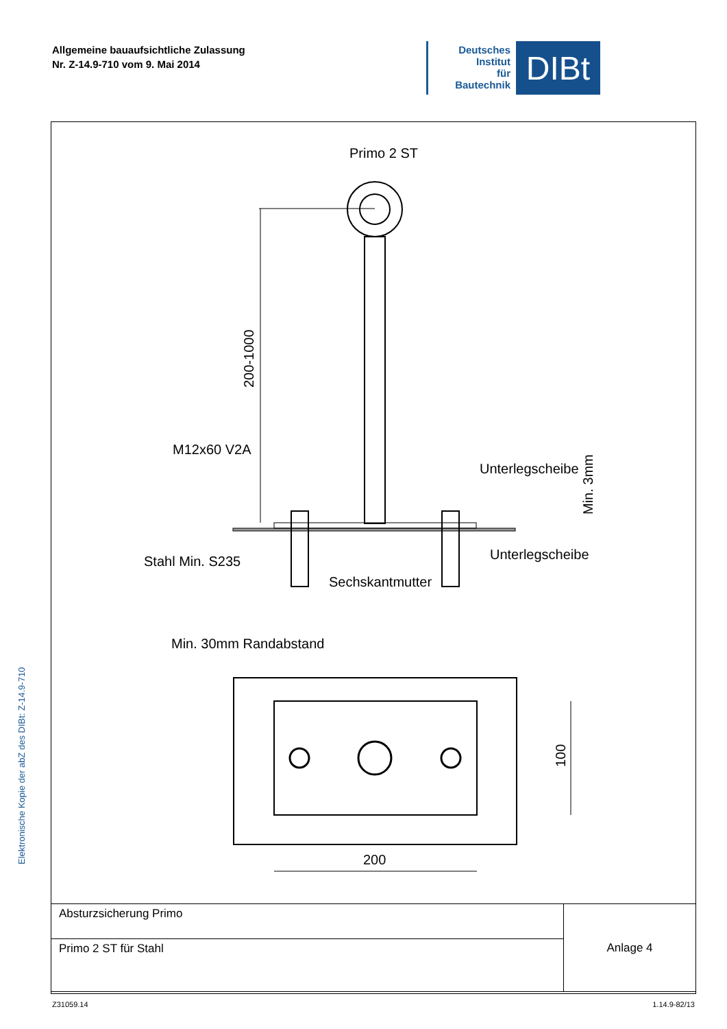Allgemeine bauaufsichtliche Zulassung
Nr. Z-14.9-710 vom 9. Mai 2014
Deutsches
Institut
für
Bautechnik
DIBt
Elektronische Kopie der abZ des DIBt: Z-14.9-710
Primo 2 ST
200-1000
M12x60 V2A
Unterlegscheibe
Min. 3mm
Stahl Min. S235
Unterlegscheibe
Sechskantmutter
Min. 30mm Randabstand
100
200
| Absturzsicherung Primo | Anlage 4 |
| Primo 2 ST für Stahl | |
Z31059.14 1.14.9-82/13